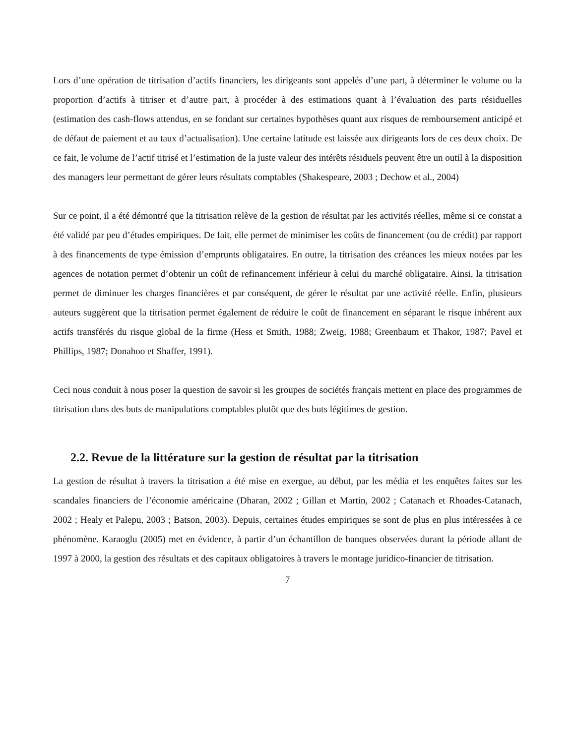Lors d’une opération de titrisation d’actifs financiers, les dirigeants sont appelés d’une part, à déterminer le volume ou la proportion d’actifs à titriser et d’autre part, à procéder à des estimations quant à l’évaluation des parts résiduelles (estimation des cash-flows attendus, en se fondant sur certaines hypothèses quant aux risques de remboursement anticipé et de défaut de paiement et au taux d’actualisation). Une certaine latitude est laissée aux dirigeants lors de ces deux choix. De ce fait, le volume de l’actif titrisé et l’estimation de la juste valeur des intérêts résiduels peuvent être un outil à la disposition des managers leur permettant de gérer leurs résultats comptables (Shakespeare, 2003 ; Dechow et al., 2004)
Sur ce point, il a été démontré que la titrisation relève de la gestion de résultat par les activités réelles, même si ce constat a été validé par peu d’études empiriques. De fait, elle permet de minimiser les coûts de financement (ou de crédit) par rapport à des financements de type émission d’emprunts obligataires. En outre, la titrisation des créances les mieux notées par les agences de notation permet d’obtenir un coût de refinancement inférieur à celui du marché obligataire. Ainsi, la titrisation permet de diminuer les charges financières et par conséquent, de gérer le résultat par une activité réelle. Enfin, plusieurs auteurs suggèrent que la titrisation permet également de réduire le coût de financement en séparant le risque inhérent aux actifs transférés du risque global de la firme (Hess et Smith, 1988; Zweig, 1988; Greenbaum et Thakor, 1987; Pavel et Phillips, 1987; Donahoo et Shaffer, 1991).
Ceci nous conduit à nous poser la question de savoir si les groupes de sociétés français mettent en place des programmes de titrisation dans des buts de manipulations comptables plutôt que des buts légitimes de gestion.
2.2. Revue de la littérature sur la gestion de résultat par la titrisation
La gestion de résultat à travers la titrisation a été mise en exergue, au début, par les média et les enquêtes faites sur les scandales financiers de l’économie américaine (Dharan, 2002 ; Gillan et Martin, 2002 ; Catanach et Rhoades-Catanach, 2002 ; Healy et Palepu, 2003 ; Batson, 2003). Depuis, certaines études empiriques se sont de plus en plus intéressées à ce phénomène. Karaoglu (2005) met en évidence, à partir d’un échantillon de banques observées durant la période allant de 1997 à 2000, la gestion des résultats et des capitaux obligatoires à travers le montage juridico-financier de titrisation.
7